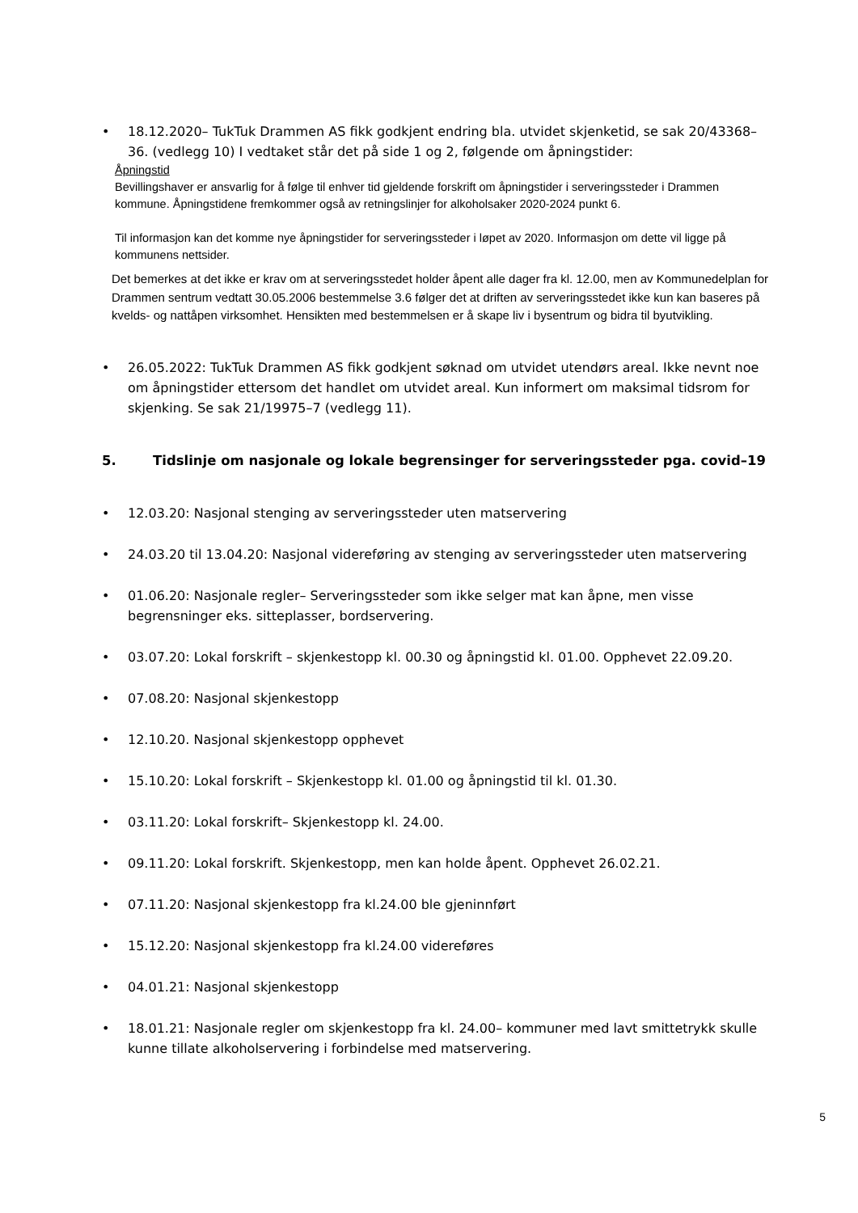• 18.12.2020– TukTuk Drammen AS fikk godkjent endring bla. utvidet skjenketid, se sak 20/43368–36. (vedlegg 10) I vedtaket står det på side 1 og 2, følgende om åpningstider:
Åpningstid
Bevillingshaver er ansvarlig for å følge til enhver tid gjeldende forskrift om åpningstider i serveringssteder i Drammen kommune. Åpningstidene fremkommer også av retningslinjer for alkoholsaker 2020-2024 punkt 6.
Til informasjon kan det komme nye åpningstider for serveringssteder i løpet av 2020. Informasjon om dette vil ligge på kommunens nettsider.
Det bemerkes at det ikke er krav om at serveringsstedet holder åpent alle dager fra kl. 12.00, men av Kommunedelplan for Drammen sentrum vedtatt 30.05.2006 bestemmelse 3.6 følger det at driften av serveringsstedet ikke kun kan baseres på kvelds- og nattåpen virksomhet. Hensikten med bestemmelsen er å skape liv i bysentrum og bidra til byutvikling.
• 26.05.2022: TukTuk Drammen AS fikk godkjent søknad om utvidet utendørs areal. Ikke nevnt noe om åpningstider ettersom det handlet om utvidet areal. Kun informert om maksimal tidsrom for skjenking. Se sak 21/19975–7 (vedlegg 11).
5. Tidslinje om nasjonale og lokale begrensinger for serveringssteder pga. covid–19
• 12.03.20: Nasjonal stenging av serveringssteder uten matservering
• 24.03.20 til 13.04.20: Nasjonal videreføring av stenging av serveringssteder uten matservering
• 01.06.20: Nasjonale regler– Serveringssteder som ikke selger mat kan åpne, men visse begrensninger eks. sitteplasser, bordservering.
• 03.07.20: Lokal forskrift – skjenkestopp kl. 00.30 og åpningstid kl. 01.00. Opphevet 22.09.20.
• 07.08.20: Nasjonal skjenkestopp
• 12.10.20. Nasjonal skjenkestopp opphevet
• 15.10.20: Lokal forskrift – Skjenkestopp kl. 01.00 og åpningstid til kl. 01.30.
• 03.11.20: Lokal forskrift– Skjenkestopp kl. 24.00.
• 09.11.20: Lokal forskrift. Skjenkestopp, men kan holde åpent. Opphevet 26.02.21.
• 07.11.20: Nasjonal skjenkestopp fra kl.24.00 ble gjeninnført
• 15.12.20: Nasjonal skjenkestopp fra kl.24.00 videreføres
• 04.01.21: Nasjonal skjenkestopp
• 18.01.21: Nasjonale regler om skjenkestopp fra kl. 24.00– kommuner med lavt smittetrykk skulle kunne tillate alkoholservering i forbindelse med matservering.
5